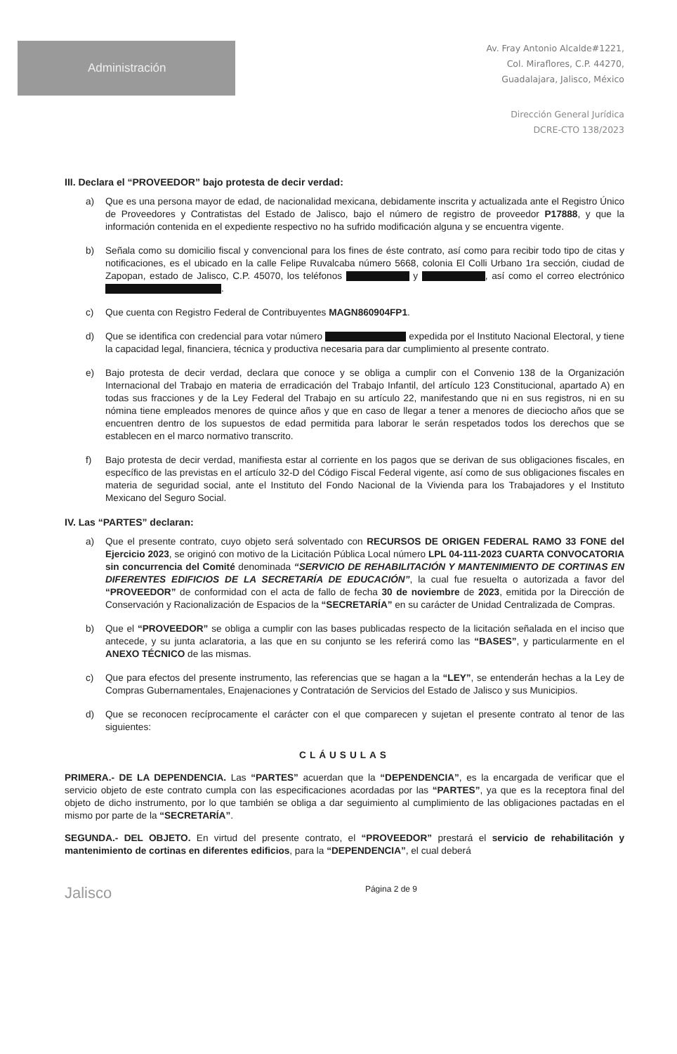Administración
Av. Fray Antonio Alcalde#1221,
Col. Miraflores, C.P. 44270,
Guadalajara, Jalisco, México
Dirección General Jurídica
DCRE-CTO 138/2023
III. Declara el “PROVEEDOR” bajo protesta de decir verdad:
a) Que es una persona mayor de edad, de nacionalidad mexicana, debidamente inscrita y actualizada ante el Registro Único de Proveedores y Contratistas del Estado de Jalisco, bajo el número de registro de proveedor P17888, y que la información contenida en el expediente respectivo no ha sufrido modificación alguna y se encuentra vigente.
b) Señala como su domicilio fiscal y convencional para los fines de éste contrato, así como para recibir todo tipo de citas y notificaciones, es el ubicado en la calle Felipe Ruvalcaba número 5668, colonia El Colli Urbano 1ra sección, ciudad de Zapopan, estado de Jalisco, C.P. 45070, los teléfonos y , así como el correo electrónico .
c) Que cuenta con Registro Federal de Contribuyentes MAGN860904FP1.
d) Que se identifica con credencial para votar número expedida por el Instituto Nacional Electoral, y tiene la capacidad legal, financiera, técnica y productiva necesaria para dar cumplimiento al presente contrato.
e) Bajo protesta de decir verdad, declara que conoce y se obliga a cumplir con el Convenio 138 de la Organización Internacional del Trabajo en materia de erradicación del Trabajo Infantil, del artículo 123 Constitucional, apartado A) en todas sus fracciones y de la Ley Federal del Trabajo en su artículo 22, manifestando que ni en sus registros, ni en su nómina tiene empleados menores de quince años y que en caso de llegar a tener a menores de dieciocho años que se encuentren dentro de los supuestos de edad permitida para laborar le serán respetados todos los derechos que se establecen en el marco normativo transcrito.
f) Bajo protesta de decir verdad, manifiesta estar al corriente en los pagos que se derivan de sus obligaciones fiscales, en específico de las previstas en el artículo 32-D del Código Fiscal Federal vigente, así como de sus obligaciones fiscales en materia de seguridad social, ante el Instituto del Fondo Nacional de la Vivienda para los Trabajadores y el Instituto Mexicano del Seguro Social.
IV. Las “PARTES” declaran:
a) Que el presente contrato, cuyo objeto será solventado con RECURSOS DE ORIGEN FEDERAL RAMO 33 FONE del Ejercicio 2023, se originó con motivo de la Licitación Pública Local número LPL 04-111-2023 CUARTA CONVOCATORIA sin concurrencia del Comité denominada “SERVICIO DE REHABILITACIÓN Y MANTENIMIENTO DE CORTINAS EN DIFERENTES EDIFICIOS DE LA SECRETARÍA DE EDUCACIÓN”, la cual fue resuelta o autorizada a favor del “PROVEEDOR” de conformidad con el acta de fallo de fecha 30 de noviembre de 2023, emitida por la Dirección de Conservación y Racionalización de Espacios de la “SECRETARÍA” en su carácter de Unidad Centralizada de Compras.
b) Que el “PROVEEDOR” se obliga a cumplir con las bases publicadas respecto de la licitación señalada en el inciso que antecede, y su junta aclaratoria, a las que en su conjunto se les referirá como las “BASES”, y particularmente en el ANEXO TÉCNICO de las mismas.
c) Que para efectos del presente instrumento, las referencias que se hagan a la “LEY”, se entenderán hechas a la Ley de Compras Gubernamentales, Enajenaciones y Contratación de Servicios del Estado de Jalisco y sus Municipios.
d) Que se reconocen recíprocamente el carácter con el que comparecen y sujetan el presente contrato al tenor de las siguientes:
CLÁUSULAS
PRIMERA.- DE LA DEPENDENCIA. Las “PARTES” acuerdan que la “DEPENDENCIA”, es la encargada de verificar que el servicio objeto de este contrato cumpla con las especificaciones acordadas por las “PARTES”, ya que es la receptora final del objeto de dicho instrumento, por lo que también se obliga a dar seguimiento al cumplimiento de las obligaciones pactadas en el mismo por parte de la “SECRETARÍA”.
SEGUNDA.- DEL OBJETO. En virtud del presente contrato, el “PROVEEDOR” prestará el servicio de rehabilitación y mantenimiento de cortinas en diferentes edificios, para la “DEPENDENCIA”, el cual deberá
Jalisco Página 2 de 9